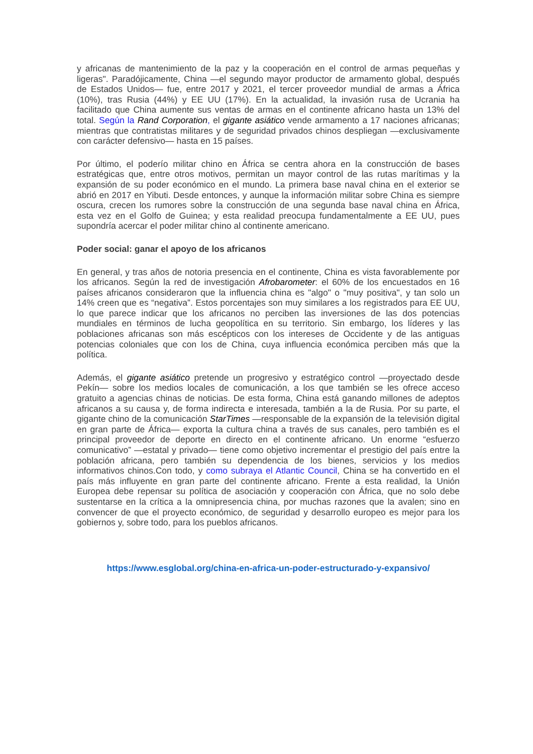y africanas de mantenimiento de la paz y la cooperación en el control de armas pequeñas y ligeras". Paradójicamente, China —el segundo mayor productor de armamento global, después de Estados Unidos— fue, entre 2017 y 2021, el tercer proveedor mundial de armas a África (10%), tras Rusia (44%) y EE UU (17%). En la actualidad, la invasión rusa de Ucrania ha facilitado que China aumente sus ventas de armas en el continente africano hasta un 13% del total. Según la Rand Corporation, el gigante asiático vende armamento a 17 naciones africanas; mientras que contratistas militares y de seguridad privados chinos despliegan —exclusivamente con carácter defensivo— hasta en 15 países.
Por último, el poderío militar chino en África se centra ahora en la construcción de bases estratégicas que, entre otros motivos, permitan un mayor control de las rutas marítimas y la expansión de su poder económico en el mundo. La primera base naval china en el exterior se abrió en 2017 en Yibuti. Desde entonces, y aunque la información militar sobre China es siempre oscura, crecen los rumores sobre la construcción de una segunda base naval china en África, esta vez en el Golfo de Guinea; y esta realidad preocupa fundamentalmente a EE UU, pues supondría acercar el poder militar chino al continente americano.
Poder social: ganar el apoyo de los africanos
En general, y tras años de notoria presencia en el continente, China es vista favorablemente por los africanos. Según la red de investigación Afrobarometer: el 60% de los encuestados en 16 países africanos consideraron que la influencia china es "algo" o "muy positiva", y tan solo un 14% creen que es “negativa”. Estos porcentajes son muy similares a los registrados para EE UU, lo que parece indicar que los africanos no perciben las inversiones de las dos potencias mundiales en términos de lucha geopolítica en su territorio. Sin embargo, los líderes y las poblaciones africanas son más escépticos con los intereses de Occidente y de las antiguas potencias coloniales que con los de China, cuya influencia económica perciben más que la política.
Además, el gigante asiático pretende un progresivo y estratégico control —proyectado desde Pekín— sobre los medios locales de comunicación, a los que también se les ofrece acceso gratuito a agencias chinas de noticias. De esta forma, China está ganando millones de adeptos africanos a su causa y, de forma indirecta e interesada, también a la de Rusia. Por su parte, el gigante chino de la comunicación StarTimes —responsable de la expansión de la televisión digital en gran parte de África— exporta la cultura china a través de sus canales, pero también es el principal proveedor de deporte en directo en el continente africano. Un enorme “esfuerzo comunicativo” —estatal y privado— tiene como objetivo incrementar el prestigio del país entre la población africana, pero también su dependencia de los bienes, servicios y los medios informativos chinos.Con todo, y como subraya el Atlantic Council, China se ha convertido en el país más influyente en gran parte del continente africano. Frente a esta realidad, la Unión Europea debe repensar su política de asociación y cooperación con África, que no solo debe sustentarse en la crítica a la omnipresencia china, por muchas razones que la avalen; sino en convencer de que el proyecto económico, de seguridad y desarrollo europeo es mejor para los gobiernos y, sobre todo, para los pueblos africanos.
https://www.esglobal.org/china-en-africa-un-poder-estructurado-y-expansivo/